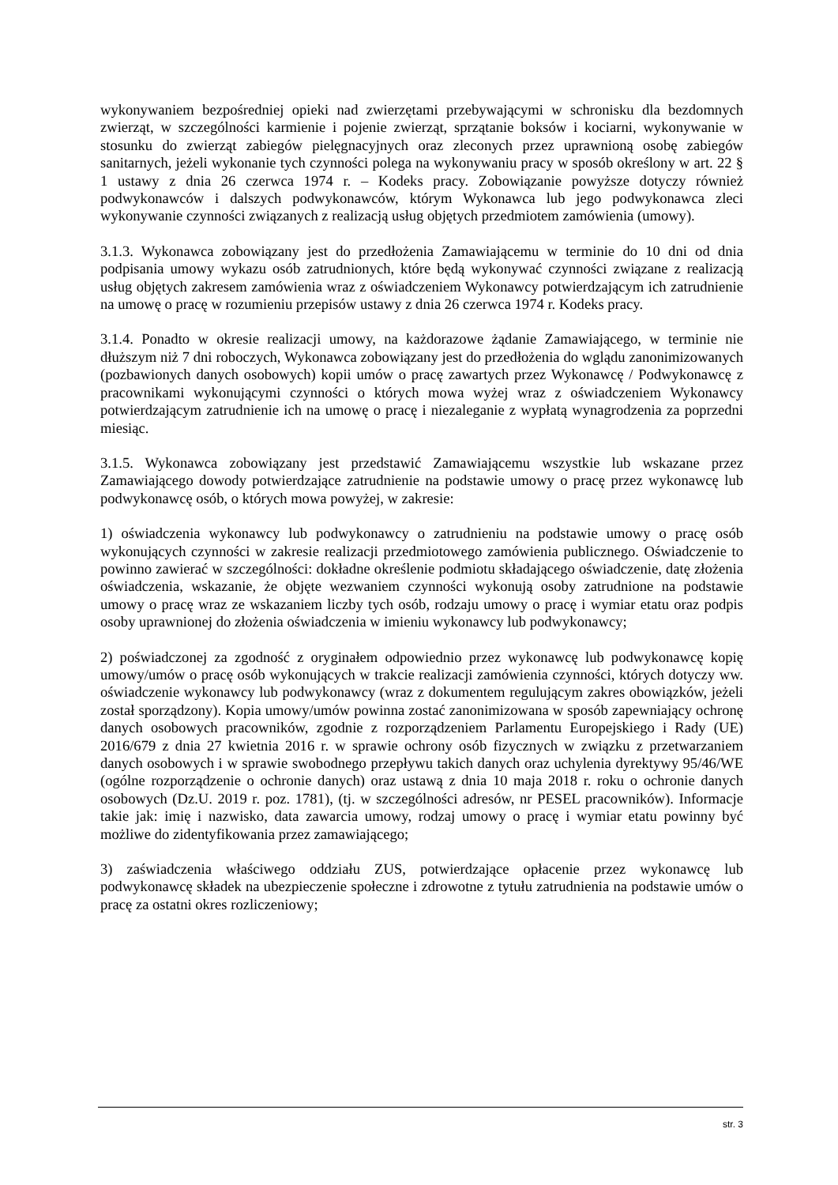wykonywaniem bezpośredniej opieki nad zwierzętami przebywającymi w schronisku dla bezdomnych zwierząt, w szczególności karmienie i pojenie zwierząt, sprzątanie boksów i kociarni, wykonywanie w stosunku do zwierząt zabiegów pielęgnacyjnych oraz zleconych przez uprawnioną osobę zabiegów sanitarnych, jeżeli wykonanie tych czynności polega na wykonywaniu pracy w sposób określony w art. 22 § 1 ustawy z dnia 26 czerwca 1974 r. – Kodeks pracy. Zobowiązanie powyższe dotyczy również podwykonawców i dalszych podwykonawców, którym Wykonawca lub jego podwykonawca zleci wykonywanie czynności związanych z realizacją usług objętych przedmiotem zamówienia (umowy).
3.1.3. Wykonawca zobowiązany jest do przedłożenia Zamawiającemu w terminie do 10 dni od dnia podpisania umowy wykazu osób zatrudnionych, które będą wykonywać czynności związane z realizacją usług objętych zakresem zamówienia wraz z oświadczeniem Wykonawcy potwierdzającym ich zatrudnienie na umowę o pracę w rozumieniu przepisów ustawy z dnia 26 czerwca 1974 r. Kodeks pracy.
3.1.4. Ponadto w okresie realizacji umowy, na każdorazowe żądanie Zamawiającego, w terminie nie dłuższym niż 7 dni roboczych, Wykonawca zobowiązany jest do przedłożenia do wglądu zanonimizowanych (pozbawionych danych osobowych) kopii umów o pracę zawartych przez Wykonawcę / Podwykonawcę z pracownikami wykonującymi czynności o których mowa wyżej wraz z oświadczeniem Wykonawcy potwierdzającym zatrudnienie ich na umowę o pracę i niezaleganie z wypłatą wynagrodzenia za poprzedni miesiąc.
3.1.5. Wykonawca zobowiązany jest przedstawić Zamawiającemu wszystkie lub wskazane przez Zamawiającego dowody potwierdzające zatrudnienie na podstawie umowy o pracę przez wykonawcę lub podwykonawcę osób, o których mowa powyżej, w zakresie:
1) oświadczenia wykonawcy lub podwykonawcy o zatrudnieniu na podstawie umowy o pracę osób wykonujących czynności w zakresie realizacji przedmiotowego zamówienia publicznego. Oświadczenie to powinno zawierać w szczególności: dokładne określenie podmiotu składającego oświadczenie, datę złożenia oświadczenia, wskazanie, że objęte wezwaniem czynności wykonują osoby zatrudnione na podstawie umowy o pracę wraz ze wskazaniem liczby tych osób, rodzaju umowy o pracę i wymiar etatu oraz podpis osoby uprawnionej do złożenia oświadczenia w imieniu wykonawcy lub podwykonawcy;
2) poświadczonej za zgodność z oryginałem odpowiednio przez wykonawcę lub podwykonawcę kopię umowy/umów o pracę osób wykonujących w trakcie realizacji zamówienia czynności, których dotyczy ww. oświadczenie wykonawcy lub podwykonawcy (wraz z dokumentem regulującym zakres obowiązków, jeżeli został sporządzony). Kopia umowy/umów powinna zostać zanonimizowana w sposób zapewniający ochronę danych osobowych pracowników, zgodnie z rozporządzeniem Parlamentu Europejskiego i Rady (UE) 2016/679 z dnia 27 kwietnia 2016 r. w sprawie ochrony osób fizycznych w związku z przetwarzaniem danych osobowych i w sprawie swobodnego przepływu takich danych oraz uchylenia dyrektywy 95/46/WE (ogólne rozporządzenie o ochronie danych) oraz ustawą z dnia 10 maja 2018 r. roku o ochronie danych osobowych (Dz.U. 2019 r. poz. 1781), (tj. w szczególności adresów, nr PESEL pracowników). Informacje takie jak: imię i nazwisko, data zawarcia umowy, rodzaj umowy o pracę i wymiar etatu powinny być możliwe do zidentyfikowania przez zamawiającego;
3) zaświadczenia właściwego oddziału ZUS, potwierdzające opłacenie przez wykonawcę lub podwykonawcę składek na ubezpieczenie społeczne i zdrowotne z tytułu zatrudnienia na podstawie umów o pracę za ostatni okres rozliczeniowy;
str. 3